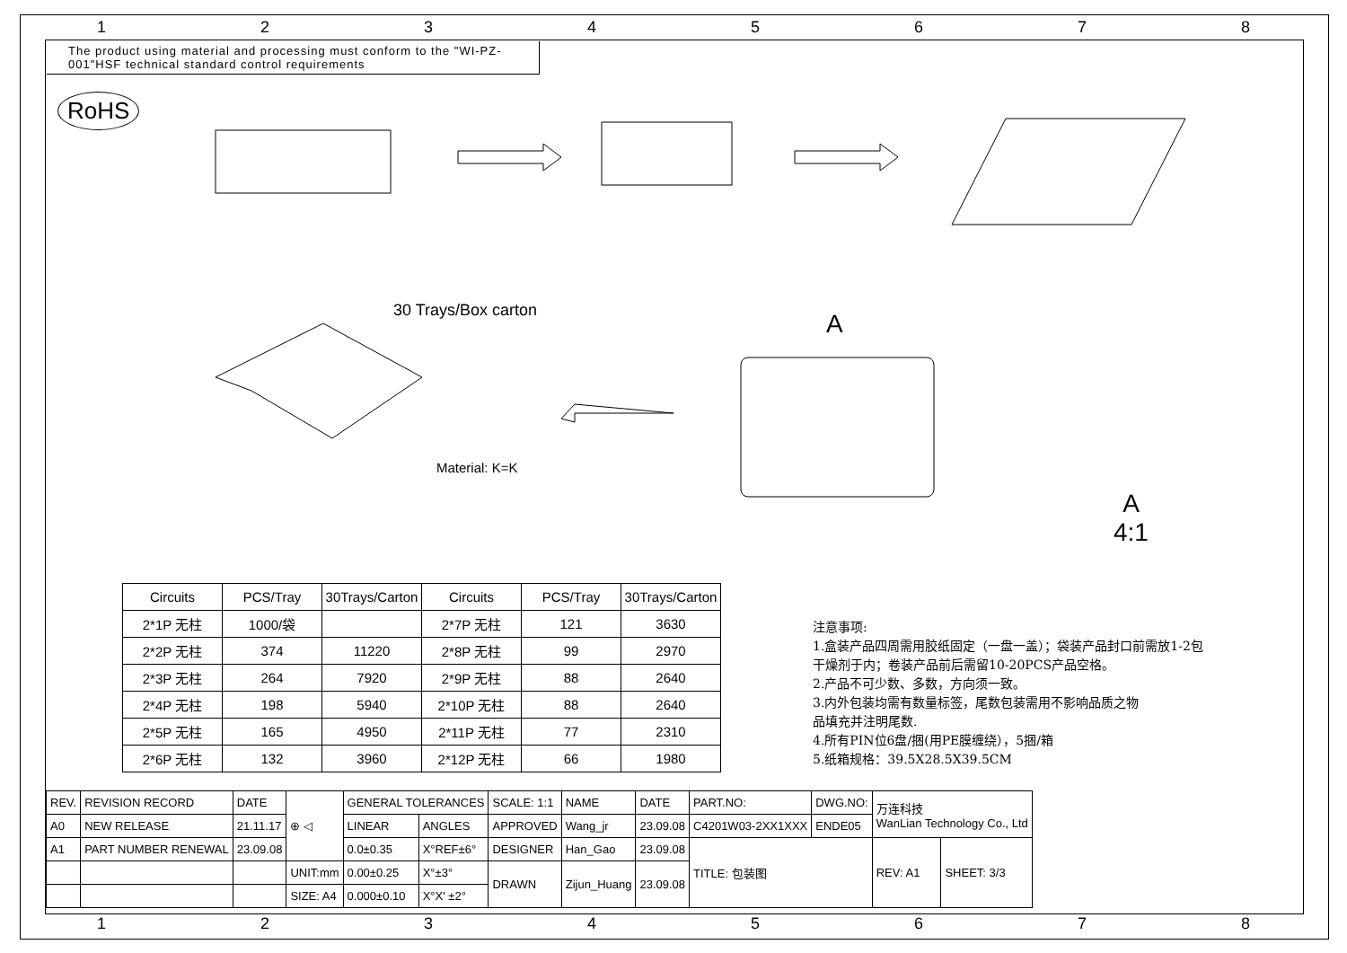1 2 3 4 5 6 7 8
The product using material and processing must conform to the "WI-PZ-001"HSF technical standard control requirements
RoHS
30 Trays/Box carton
Material: K=K
A
A
4:1
| Circuits | PCS/Tray | 30Trays/Carton | Circuits | PCS/Tray | 30Trays/Carton |
| --- | --- | --- | --- | --- | --- |
| 2*1P 无柱 | 1000/袋 | | 2*7P 无柱 | 121 | 3630 |
| 2*2P 无柱 | 374 | 11220 | 2*8P 无柱 | 99 | 2970 |
| 2*3P 无柱 | 264 | 7920 | 2*9P 无柱 | 88 | 2640 |
| 2*4P 无柱 | 198 | 5940 | 2*10P 无柱 | 88 | 2640 |
| 2*5P 无柱 | 165 | 4950 | 2*11P 无柱 | 77 | 2310 |
| 2*6P 无柱 | 132 | 3960 | 2*12P 无柱 | 66 | 1980 |
注意事项:
1.盒装产品四周需用胶纸固定（一盘一盖）；袋装产品封口前需放1-2包
干燥剂于内；卷装产品前后需留10-20PCS产品空格。
2.产品不可少数、多数，方向须一致。
3.内外包装均需有数量标签，尾数包装需用不影响品质之物
品填充并注明尾数.
4.所有PIN位6盘/捆(用PE膜缠绕），5捆/箱
5.纸箱规格：39.5X28.5X39.5CM
| REV. | REVISION RECORD | DATE | ⊕ ◁ | GENERAL TOLERANCES | | SCALE: 1:1 | NAME | DATE | PART.NO: | DWG.NO: | 万连科技 WanLian Technology Co., Ltd | |
| A0 | NEW RELEASE | 21.11.17 | | LINEAR | ANGLES | APPROVED | Wang_jr | 23.09.08 | C4201W03-2XX1XXX | ENDE05 | | |
| A1 | PART NUMBER RENEWAL | 23.09.08 | | 0.0±0.35 | X°REF±6° | DESIGNER | Han_Gao | 23.09.08 | TITLE: 包装图 | | REV: A1 | SHEET: 3/3 |
| | | | UNIT:mm | 0.00±0.25 | X°±3° | DRAWN | Zijun_Huang | 23.09.08 | | | | |
| | | | SIZE: A4 | 0.000±0.10 | X°X' ±2° | | | | | | | |
1 2 3 4 5 6 7 8